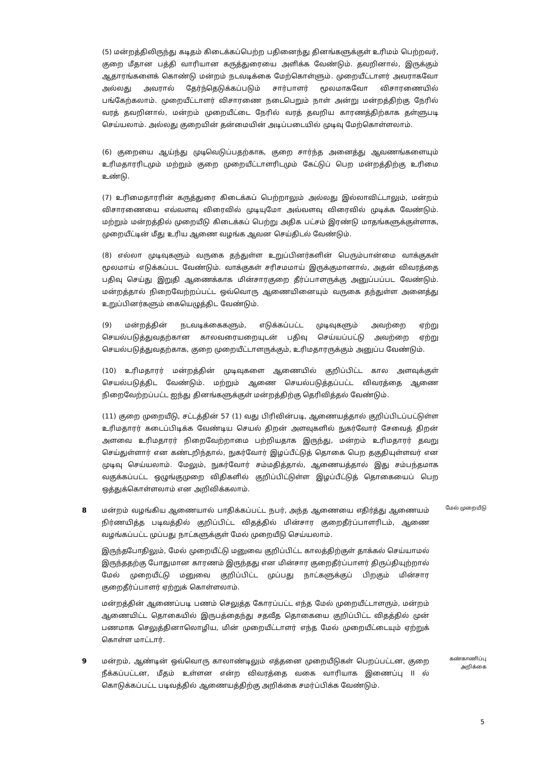(5) மன்றத்திலிருந்து கடிதம் கிடைக்கப்பெற்ற பதினைந்து தினங்களுக்குள் உரிமம் பெற்றவர், குறை மீதான பத்தி வாரியான கருத்துரையை அளிக்க வேண்டும். தவறினால், இருக்கும் ஆதாரங்களைக் கொண்டு மன்றம் நடவடிக்கை மேற்கொள்ளும். முறையீட்டாளர் அவராகவோ அல்லது அவரால் தேர்ந்தெடுக்கப்படும் சார்பாளர் மூலமாகவோ விசாரணையில் பங்கேற்கலாம். முறையீட்டாளர் விசாரணை நடைபெறும் நாள் அன்று மன்றத்திற்கு நேரில் வரத் தவறினால், மன்றம் முறையீட்டை நேரில் வரத் தவறிய காரணத்திற்காக தள்ளுபடி செய்யலாம். அல்லது குறையின் தன்மையின் அடிப்படையில் முடிவு மேற்கொள்ளலாம்.
(6) குறையை ஆய்ந்து முடிவெடுப்பதற்காக, குறை சார்ந்த அனைத்து ஆவணங்களையும் உரிமதாரரிடமும் மற்றும் குறை முறையீட்டாளரிடமும் கேட்டுப் பெற மன்றத்திற்கு உரிமை உண்டு.
(7) உரிமைதாரரின் கருத்துரை கிடைக்கப் பெற்றாலும் அல்லது இல்லாவிட்டாலும், மன்றம் விசாரணையை எவ்வளவு விரைவில் முடியுமோ அவ்வளவு விரைவில் முடிக்க வேண்டும். மற்றும் மன்றத்தில் முறையீடு கிடைக்கப் பெற்று அதிக பட்சம் இரண்டு மாதங்களுக்குள்ளாக, முறையீட்டின் மீது உரிய ஆணை வழங்க ஆவன செய்திடல் வேண்டும்.
(8) எல்லா முடிவுகளும் வருகை தந்துள்ள உறுப்பினர்களின் பெரும்பான்மை வாக்குகள் மூலமாய் எடுக்கப்பட வேண்டும். வாக்குகள் சரிசமமாய் இருக்குமானால், அதன் விவரத்தை பதிவு செய்து இறுதி ஆணைக்காக மின்சாரகுறை தீர்ப்பாளருக்கு அனுப்பப்பட வேண்டும். மன்றத்தால் நிறைவேற்றப்பட்ட ஒவ்வொரு ஆணையினையும் வருகை தந்துள்ள அனைத்து உறுப்பினர்களும் கையெழுத்திட வேண்டும்.
(9) மன்றத்தின் நடவடிக்கைகளும், எடுக்கப்பட்ட முடிவுகளும் அவற்றை ஏற்று செயல்படுத்துவதற்கான காலவரையறையுடன் பதிவு செய்யப்பட்டு அவற்றை ஏற்று செயல்படுத்துவதற்காக, குறை முறையீட்டாளருக்கும், உரிமதாரருக்கும் அனுப்ப வேண்டும்.
(10) உரிமதாரர் மன்றத்தின் முடிவுகளை ஆணையில் குறிப்பிட்ட கால அளவுக்குள் செயல்படுத்திட வேண்டும். மற்றும் ஆணை செயல்படுத்தப்பட்ட விவரத்தை ஆணை நிறைவேற்றப்பட்ட ஐந்து தினங்களுக்குள் மன்றத்திற்கு தெரிவித்தல் வேண்டும்.
(11) குறை முறையீடு, சட்டத்தின் 57 (1) வது பிரிவின்படி, ஆணையத்தால் குறிப்பிடப்பட்டுள்ள உரிமதாரர் கடைப்பிடிக்க வேண்டிய செயல் திறன் அளவுகளில் நுகர்வோர் சேவைத் திறன் அளவை உரிமதாரர் நிறைவேற்றாமை பற்றியதாக இருந்து, மன்றம் உரிமதாரர் தவறு செய்துள்ளார் என கண்டறிந்தால், நுகர்வோர் இழப்பீட்டுத் தொகை பெற தகுதியுள்ளவர் என முடிவு செய்யலாம். மேலும், நுகர்வோர் சம்மதித்தால், ஆணையத்தால் இது சம்பந்தமாக வகுக்கப்பட்ட ஒழுங்குமுறை விதிகளில் குறிப்பிட்டுள்ள இழப்பீட்டுத் தொகையைப் பெற ஒத்துக்கொள்ளலாம் என அறிவிக்கலாம்.
8 மன்றம் வழங்கிய ஆணையால் பாதிக்கப்பட்ட நபர், அந்த ஆணையை எதிர்த்து ஆணையம் நிர்ணயித்த படிவத்தில் குறிப்பிட்ட விதத்தில் மின்சார குறைதீர்ப்பாளரிடம், ஆணை வழங்கப்பட்ட முப்பது நாட்களுக்குள் மேல் முறையீடு செய்யலாம்.
இருந்தபோதிலும், மேல் முறையீட்டு மனுவை குறிப்பிட்ட காலத்திற்குள் தாக்கல் செய்யாமல் இருந்ததற்கு போதுமான காரணம் இருந்தது என மின்சார குறைதீர்ப்பாளர் திருப்தியுற்றால் மேல் முறையீட்டு மனுவை குறிப்பிட்ட முப்பது நாட்களுக்குப் பிறகும் மின்சார குறைதீர்ப்பாளர் ஏற்றுக் கொள்ளலாம்.
மன்றத்தின் ஆணைப்படி பணம் செலுத்த கோரப்பட்ட எந்த மேல் முறையீட்டாளரும், மன்றம் ஆணையிட்ட தொகையில் இருபத்தைந்து சதவீத தொகையை குறிப்பிட்ட விதத்தில் முன் பணமாக செலுத்தினாலொழிய, மின் முறையீட்டாளர் எந்த மேல் முறையீட்டையும் ஏற்றுக் கொள்ள மாட்டார்.
மேல் முறையீடு
9 மன்றம், ஆண்டின் ஒவ்வொரு காலாண்டிலும் எத்தனை முறையீடுகள் பெறப்பட்டன, குறை நீக்கப்பட்டன, மீதம் உள்ளன என்ற விவரத்தை வகை வாரியாக இணைப்பு II ல் கொடுக்கப்பட்ட படிவத்தில் ஆணையத்திற்கு அறிக்கை சமர்ப்பிக்க வேண்டும்.
கண்காணிப்பு அறிக்கை
5